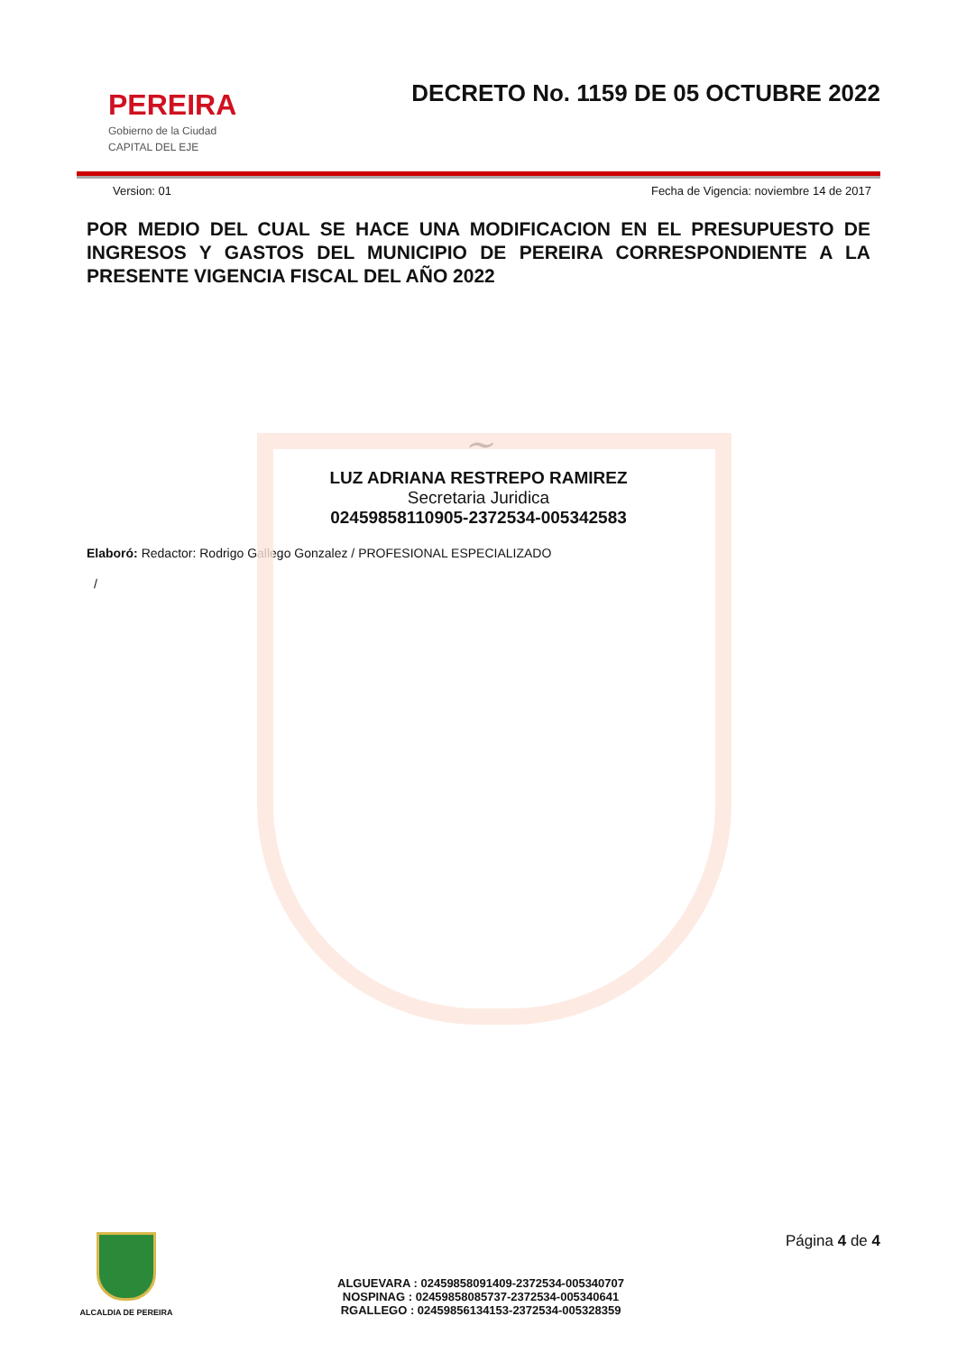PEREIRA
Gobierno de la Ciudad
CAPITAL DEL EJE
DECRETO No. 1159 DE 05 OCTUBRE 2022
Version: 01 Fecha de Vigencia: noviembre 14 de 2017
POR MEDIO DEL CUAL SE HACE UNA MODIFICACION EN EL PRESUPUESTO DE INGRESOS Y GASTOS DEL MUNICIPIO DE PEREIRA CORRESPONDIENTE A LA PRESENTE VIGENCIA FISCAL DEL AÑO 2022
~
LUZ ADRIANA RESTREPO RAMIREZ
Secretaria Juridica
02459858110905-2372534-005342583
Elaboró: Redactor: Rodrigo Gallego Gonzalez / PROFESIONAL ESPECIALIZADO
/
ALCALDIA DE PEREIRA
ALGUEVARA : 02459858091409-2372534-005340707
NOSPINAG : 02459858085737-2372534-005340641
RGALLEGO : 02459856134153-2372534-005328359
Página 4 de 4